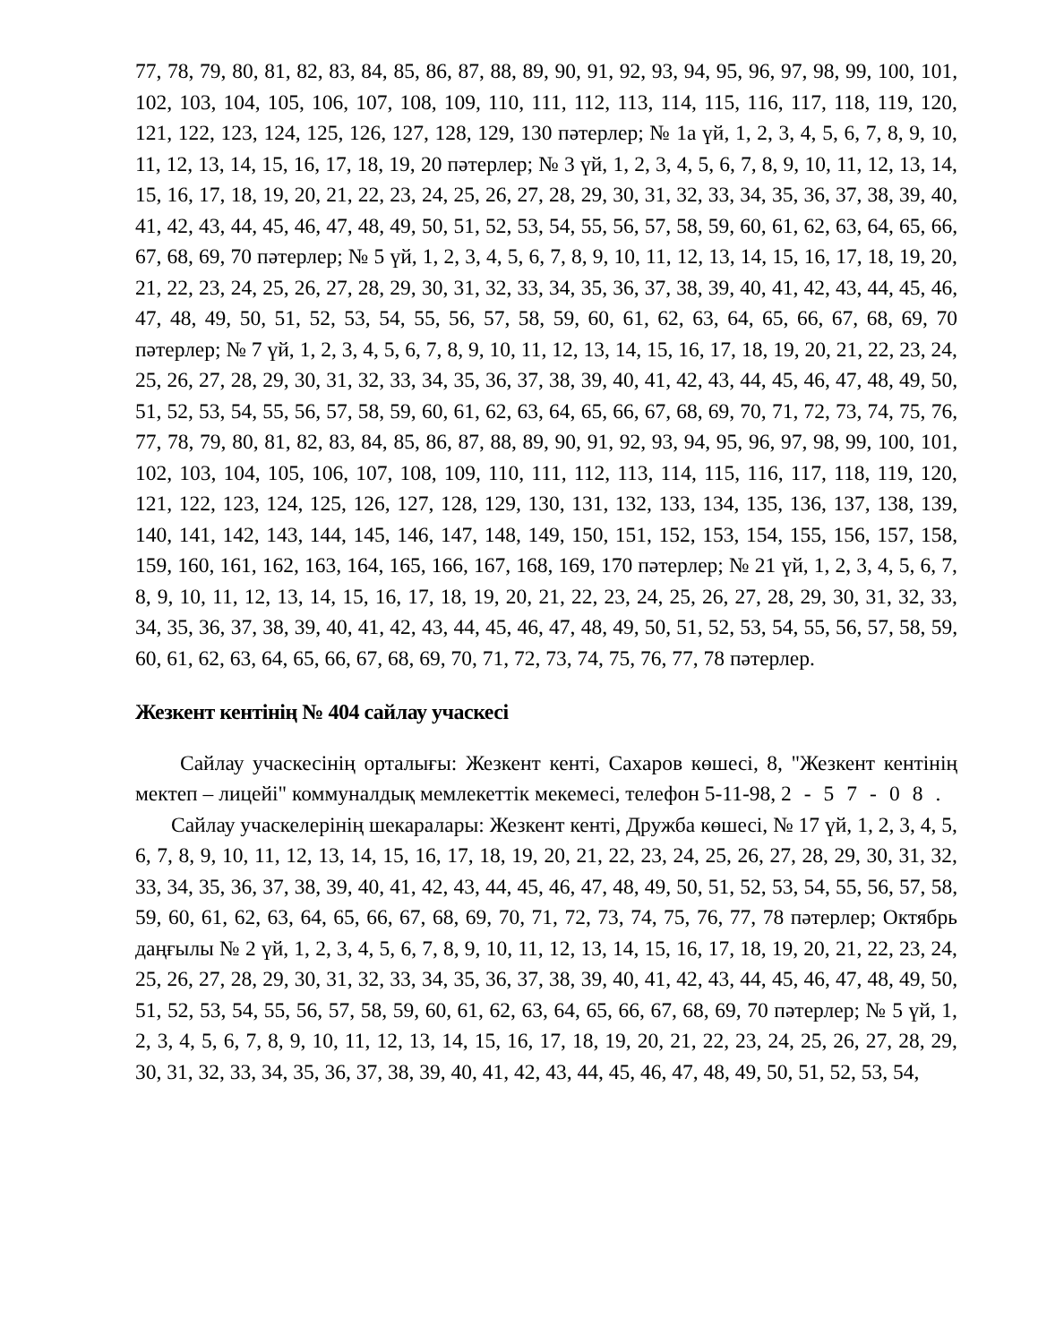77, 78, 79, 80, 81, 82, 83, 84, 85, 86, 87, 88, 89, 90, 91, 92, 93, 94, 95, 96, 97, 98, 99, 100, 101, 102, 103, 104, 105, 106, 107, 108, 109, 110, 111, 112, 113, 114, 115, 116, 117, 118, 119, 120, 121, 122, 123, 124, 125, 126, 127, 128, 129, 130 пәтерлер; № 1а үй, 1, 2, 3, 4, 5, 6, 7, 8, 9, 10, 11, 12, 13, 14, 15, 16, 17, 18, 19, 20 пәтерлер; № 3 үй, 1, 2, 3, 4, 5, 6, 7, 8, 9, 10, 11, 12, 13, 14, 15, 16, 17, 18, 19, 20, 21, 22, 23, 24, 25, 26, 27, 28, 29, 30, 31, 32, 33, 34, 35, 36, 37, 38, 39, 40, 41, 42, 43, 44, 45, 46, 47, 48, 49, 50, 51, 52, 53, 54, 55, 56, 57, 58, 59, 60, 61, 62, 63, 64, 65, 66, 67, 68, 69, 70 пәтерлер; № 5 үй, 1, 2, 3, 4, 5, 6, 7, 8, 9, 10, 11, 12, 13, 14, 15, 16, 17, 18, 19, 20, 21, 22, 23, 24, 25, 26, 27, 28, 29, 30, 31, 32, 33, 34, 35, 36, 37, 38, 39, 40, 41, 42, 43, 44, 45, 46, 47, 48, 49, 50, 51, 52, 53, 54, 55, 56, 57, 58, 59, 60, 61, 62, 63, 64, 65, 66, 67, 68, 69, 70 пәтерлер; № 7 үй, 1, 2, 3, 4, 5, 6, 7, 8, 9, 10, 11, 12, 13, 14, 15, 16, 17, 18, 19, 20, 21, 22, 23, 24, 25, 26, 27, 28, 29, 30, 31, 32, 33, 34, 35, 36, 37, 38, 39, 40, 41, 42, 43, 44, 45, 46, 47, 48, 49, 50, 51, 52, 53, 54, 55, 56, 57, 58, 59, 60, 61, 62, 63, 64, 65, 66, 67, 68, 69, 70, 71, 72, 73, 74, 75, 76, 77, 78, 79, 80, 81, 82, 83, 84, 85, 86, 87, 88, 89, 90, 91, 92, 93, 94, 95, 96, 97, 98, 99, 100, 101, 102, 103, 104, 105, 106, 107, 108, 109, 110, 111, 112, 113, 114, 115, 116, 117, 118, 119, 120, 121, 122, 123, 124, 125, 126, 127, 128, 129, 130, 131, 132, 133, 134, 135, 136, 137, 138, 139, 140, 141, 142, 143, 144, 145, 146, 147, 148, 149, 150, 151, 152, 153, 154, 155, 156, 157, 158, 159, 160, 161, 162, 163, 164, 165, 166, 167, 168, 169, 170 пәтерлер; № 21 үй, 1, 2, 3, 4, 5, 6, 7, 8, 9, 10, 11, 12, 13, 14, 15, 16, 17, 18, 19, 20, 21, 22, 23, 24, 25, 26, 27, 28, 29, 30, 31, 32, 33, 34, 35, 36, 37, 38, 39, 40, 41, 42, 43, 44, 45, 46, 47, 48, 49, 50, 51, 52, 53, 54, 55, 56, 57, 58, 59, 60, 61, 62, 63, 64, 65, 66, 67, 68, 69, 70, 71, 72, 73, 74, 75, 76, 77, 78 пәтерлер.
Жезкент кентінің № 404 сайлау учаскесі
Сайлау учаскесінің орталығы: Жезкент кенті, Сахаров көшесі, 8, "Жезкент кентінің мектеп – лицейі" коммуналдық мемлекеттік мекемесі, телефон 5-11-98, 2-57-08.
Сайлау учаскелерінің шекаралары: Жезкент кенті, Дружба көшесі, № 17 үй, 1, 2, 3, 4, 5, 6, 7, 8, 9, 10, 11, 12, 13, 14, 15, 16, 17, 18, 19, 20, 21, 22, 23, 24, 25, 26, 27, 28, 29, 30, 31, 32, 33, 34, 35, 36, 37, 38, 39, 40, 41, 42, 43, 44, 45, 46, 47, 48, 49, 50, 51, 52, 53, 54, 55, 56, 57, 58, 59, 60, 61, 62, 63, 64, 65, 66, 67, 68, 69, 70, 71, 72, 73, 74, 75, 76, 77, 78 пәтерлер; Октябрь даңғылы № 2 үй, 1, 2, 3, 4, 5, 6, 7, 8, 9, 10, 11, 12, 13, 14, 15, 16, 17, 18, 19, 20, 21, 22, 23, 24, 25, 26, 27, 28, 29, 30, 31, 32, 33, 34, 35, 36, 37, 38, 39, 40, 41, 42, 43, 44, 45, 46, 47, 48, 49, 50, 51, 52, 53, 54, 55, 56, 57, 58, 59, 60, 61, 62, 63, 64, 65, 66, 67, 68, 69, 70 пәтерлер; № 5 үй, 1, 2, 3, 4, 5, 6, 7, 8, 9, 10, 11, 12, 13, 14, 15, 16, 17, 18, 19, 20, 21, 22, 23, 24, 25, 26, 27, 28, 29, 30, 31, 32, 33, 34, 35, 36, 37, 38, 39, 40, 41, 42, 43, 44, 45, 46, 47, 48, 49, 50, 51, 52, 53, 54,